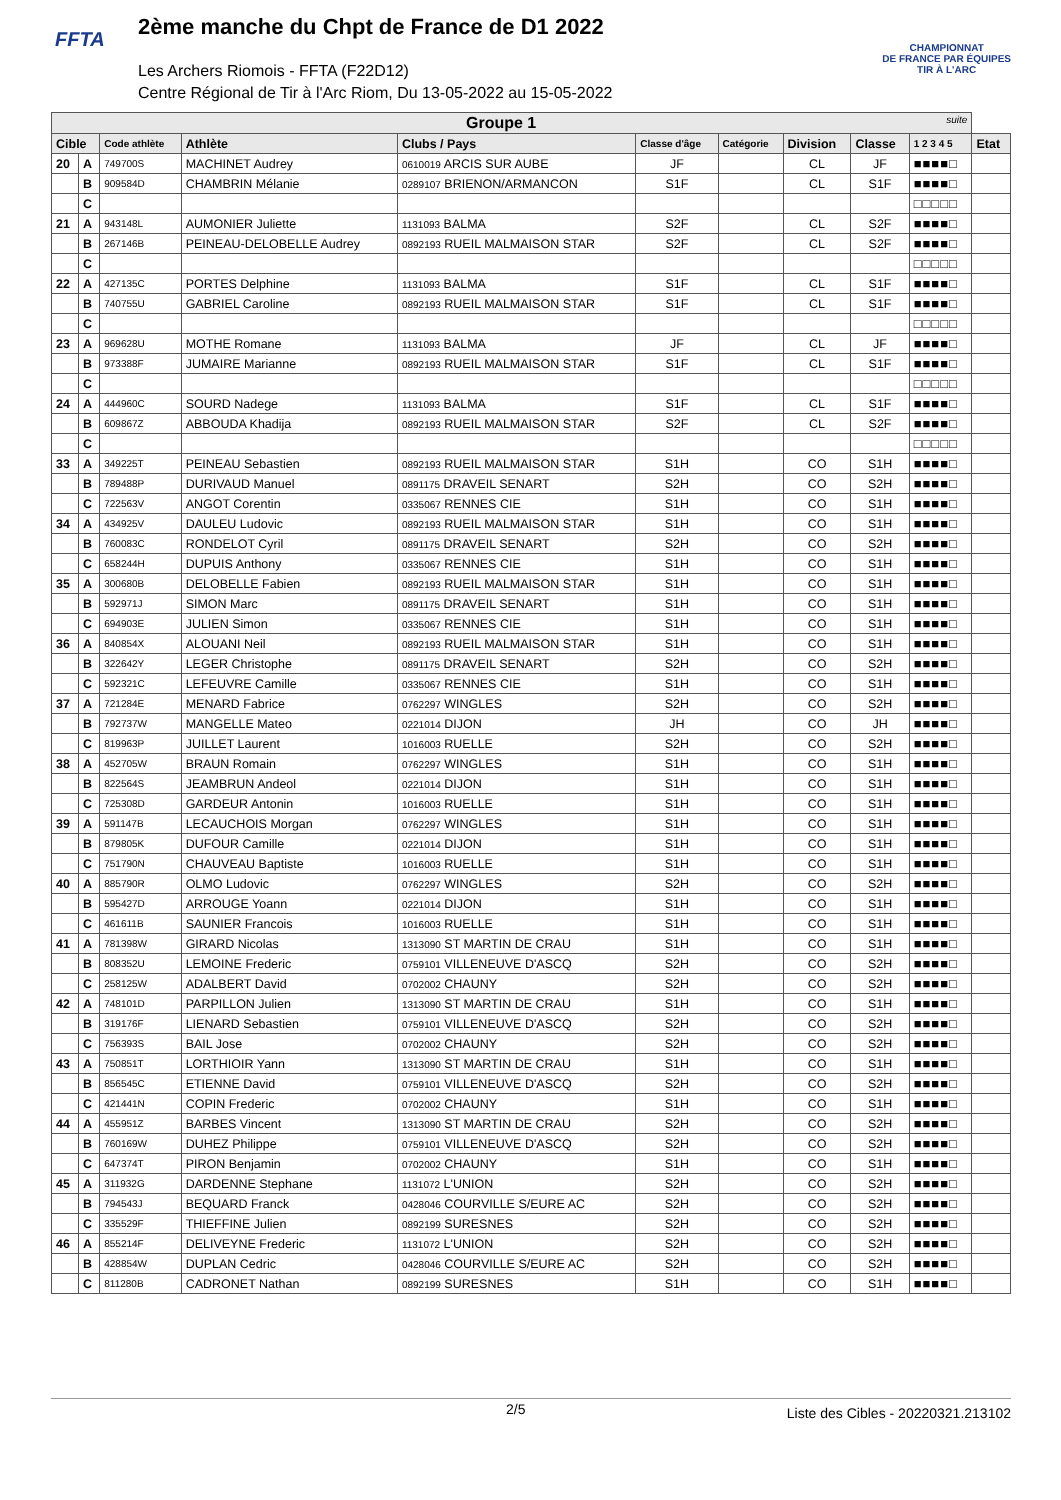FFTA
2ème manche du Chpt de France de D1 2022
Les Archers Riomois - FFTA (F22D12)
Centre Régional de Tir à l'Arc Riom, Du 13-05-2022 au 15-05-2022
CHAMPIONNAT
DE FRANCE PAR ÉQUIPES
TIR À L'ARC
| Groupe 1 suite | | | | | | | | | | |
| Cible | | Code athlète | Athlète | Clubs / Pays | Classe d'âge | Catégorie | Division | Classe | 1 2 3 4 5 | Etat |
| 20 | A | 749700S | MACHINET Audrey | 0610019 ARCIS SUR AUBE | JF | | CL | JF | ■■■■□ | |
| | B | 909584D | CHAMBRIN Mélanie | 0289107 BRIENON/ARMANCON | S1F | | CL | S1F | ■■■■□ | |
| | C | | | | | | | | □□□□□ | |
| 21 | A | 943148L | AUMONIER Juliette | 1131093 BALMA | S2F | | CL | S2F | ■■■■□ | |
| | B | 267146B | PEINEAU-DELOBELLE Audrey | 0892193 RUEIL MALMAISON STAR | S2F | | CL | S2F | ■■■■□ | |
| | C | | | | | | | | □□□□□ | |
| 22 | A | 427135C | PORTES Delphine | 1131093 BALMA | S1F | | CL | S1F | ■■■■□ | |
| | B | 740755U | GABRIEL Caroline | 0892193 RUEIL MALMAISON STAR | S1F | | CL | S1F | ■■■■□ | |
| | C | | | | | | | | □□□□□ | |
| 23 | A | 969628U | MOTHE Romane | 1131093 BALMA | JF | | CL | JF | ■■■■□ | |
| | B | 973388F | JUMAIRE Marianne | 0892193 RUEIL MALMAISON STAR | S1F | | CL | S1F | ■■■■□ | |
| | C | | | | | | | | □□□□□ | |
| 24 | A | 444960C | SOURD Nadege | 1131093 BALMA | S1F | | CL | S1F | ■■■■□ | |
| | B | 609867Z | ABBOUDA Khadija | 0892193 RUEIL MALMAISON STAR | S2F | | CL | S2F | ■■■■□ | |
| | C | | | | | | | | □□□□□ | |
| 33 | A | 349225T | PEINEAU Sebastien | 0892193 RUEIL MALMAISON STAR | S1H | | CO | S1H | ■■■■□ | |
| | B | 789488P | DURIVAUD Manuel | 0891175 DRAVEIL SENART | S2H | | CO | S2H | ■■■■□ | |
| | C | 722563V | ANGOT Corentin | 0335067 RENNES CIE | S1H | | CO | S1H | ■■■■□ | |
| 34 | A | 434925V | DAULEU Ludovic | 0892193 RUEIL MALMAISON STAR | S1H | | CO | S1H | ■■■■□ | |
| | B | 760083C | RONDELOT Cyril | 0891175 DRAVEIL SENART | S2H | | CO | S2H | ■■■■□ | |
| | C | 658244H | DUPUIS Anthony | 0335067 RENNES CIE | S1H | | CO | S1H | ■■■■□ | |
| 35 | A | 300680B | DELOBELLE Fabien | 0892193 RUEIL MALMAISON STAR | S1H | | CO | S1H | ■■■■□ | |
| | B | 592971J | SIMON Marc | 0891175 DRAVEIL SENART | S1H | | CO | S1H | ■■■■□ | |
| | C | 694903E | JULIEN Simon | 0335067 RENNES CIE | S1H | | CO | S1H | ■■■■□ | |
| 36 | A | 840854X | ALOUANI Neil | 0892193 RUEIL MALMAISON STAR | S1H | | CO | S1H | ■■■■□ | |
| | B | 322642Y | LEGER Christophe | 0891175 DRAVEIL SENART | S2H | | CO | S2H | ■■■■□ | |
| | C | 592321C | LEFEUVRE Camille | 0335067 RENNES CIE | S1H | | CO | S1H | ■■■■□ | |
| 37 | A | 721284E | MENARD Fabrice | 0762297 WINGLES | S2H | | CO | S2H | ■■■■□ | |
| | B | 792737W | MANGELLE Mateo | 0221014 DIJON | JH | | CO | JH | ■■■■□ | |
| | C | 819963P | JUILLET Laurent | 1016003 RUELLE | S2H | | CO | S2H | ■■■■□ | |
| 38 | A | 452705W | BRAUN Romain | 0762297 WINGLES | S1H | | CO | S1H | ■■■■□ | |
| | B | 822564S | JEAMBRUN Andeol | 0221014 DIJON | S1H | | CO | S1H | ■■■■□ | |
| | C | 725308D | GARDEUR Antonin | 1016003 RUELLE | S1H | | CO | S1H | ■■■■□ | |
| 39 | A | 591147B | LECAUCHOIS Morgan | 0762297 WINGLES | S1H | | CO | S1H | ■■■■□ | |
| | B | 879805K | DUFOUR Camille | 0221014 DIJON | S1H | | CO | S1H | ■■■■□ | |
| | C | 751790N | CHAUVEAU Baptiste | 1016003 RUELLE | S1H | | CO | S1H | ■■■■□ | |
| 40 | A | 885790R | OLMO Ludovic | 0762297 WINGLES | S2H | | CO | S2H | ■■■■□ | |
| | B | 595427D | ARROUGE Yoann | 0221014 DIJON | S1H | | CO | S1H | ■■■■□ | |
| | C | 461611B | SAUNIER Francois | 1016003 RUELLE | S1H | | CO | S1H | ■■■■□ | |
| 41 | A | 781398W | GIRARD Nicolas | 1313090 ST MARTIN DE CRAU | S1H | | CO | S1H | ■■■■□ | |
| | B | 808352U | LEMOINE Frederic | 0759101 VILLENEUVE D'ASCQ | S2H | | CO | S2H | ■■■■□ | |
| | C | 258125W | ADALBERT David | 0702002 CHAUNY | S2H | | CO | S2H | ■■■■□ | |
| 42 | A | 748101D | PARPILLON Julien | 1313090 ST MARTIN DE CRAU | S1H | | CO | S1H | ■■■■□ | |
| | B | 319176F | LIENARD Sebastien | 0759101 VILLENEUVE D'ASCQ | S2H | | CO | S2H | ■■■■□ | |
| | C | 756393S | BAIL Jose | 0702002 CHAUNY | S2H | | CO | S2H | ■■■■□ | |
| 43 | A | 750851T | LORTHIOIR Yann | 1313090 ST MARTIN DE CRAU | S1H | | CO | S1H | ■■■■□ | |
| | B | 856545C | ETIENNE David | 0759101 VILLENEUVE D'ASCQ | S2H | | CO | S2H | ■■■■□ | |
| | C | 421441N | COPIN Frederic | 0702002 CHAUNY | S1H | | CO | S1H | ■■■■□ | |
| 44 | A | 455951Z | BARBES Vincent | 1313090 ST MARTIN DE CRAU | S2H | | CO | S2H | ■■■■□ | |
| | B | 760169W | DUHEZ Philippe | 0759101 VILLENEUVE D'ASCQ | S2H | | CO | S2H | ■■■■□ | |
| | C | 647374T | PIRON Benjamin | 0702002 CHAUNY | S1H | | CO | S1H | ■■■■□ | |
| 45 | A | 311932G | DARDENNE Stephane | 1131072 L'UNION | S2H | | CO | S2H | ■■■■□ | |
| | B | 794543J | BEQUARD Franck | 0428046 COURVILLE S/EURE AC | S2H | | CO | S2H | ■■■■□ | |
| | C | 335529F | THIEFFINE Julien | 0892199 SURESNES | S2H | | CO | S2H | ■■■■□ | |
| 46 | A | 855214F | DELIVEYNE Frederic | 1131072 L'UNION | S2H | | CO | S2H | ■■■■□ | |
| | B | 428854W | DUPLAN Cedric | 0428046 COURVILLE S/EURE AC | S2H | | CO | S2H | ■■■■□ | |
| | C | 811280B | CADRONET Nathan | 0892199 SURESNES | S1H | | CO | S1H | ■■■■□ | |
2/5 Liste des Cibles - 20220321.213102